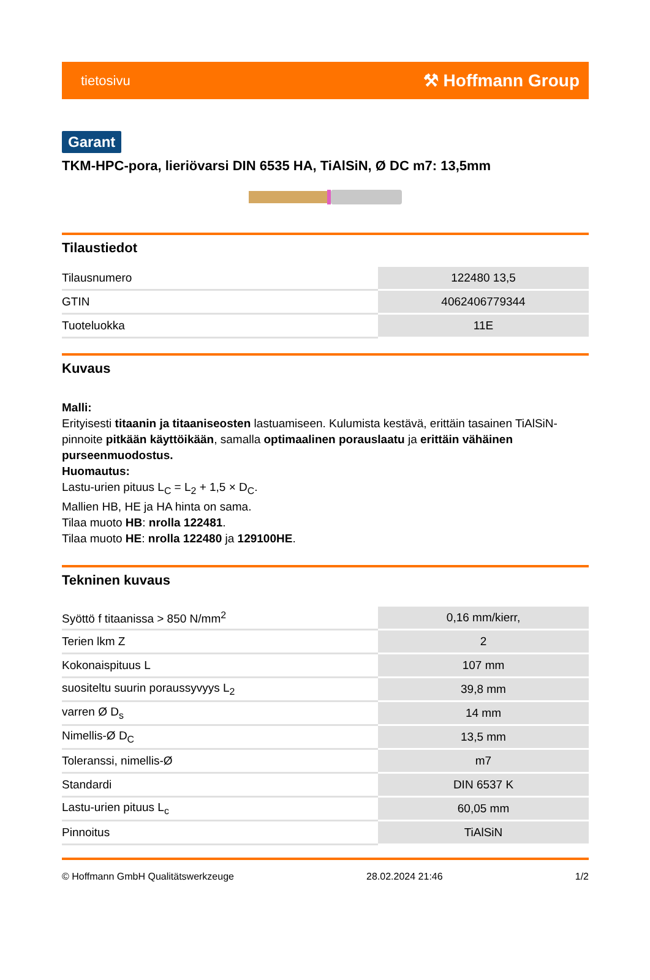tietosivu ⚒ Hoffmann Group
Garant
TKM-HPC-pora, lieriövarsi DIN 6535 HA, TiAlSiN, Ø DC m7: 13,5mm
Tilaustiedot
| Tilausnumero | 122480 13,5 |
| GTIN | 4062406779344 |
| Tuoteluokka | 11E |
Kuvaus
Malli:
Erityisesti titaanin ja titaaniseosten lastuamiseen. Kulumista kestävä, erittäin tasainen TiAlSiN-pinnoite pitkään käyttöikään, samalla optimaalinen porauslaatu ja erittäin vähäinen purseenmuodostus.
Huomautus:
Lastu-urien pituus L<sub>C</sub> = L<sub>2</sub> + 1,5 × D<sub>C</sub>.
Mallien HB, HE ja HA hinta on sama.
Tilaa muoto HB: nrolla 122481.
Tilaa muoto HE: nrolla 122480 ja 129100HE.
Tekninen kuvaus
| Syöttö f titaanissa > 850 N/mm<sup>2</sup> | 0,16 mm/kierr, |
| Terien lkm Z | 2 |
| Kokonaispituus L | 107 mm |
| suositeltu suurin poraussyvyys L<sub>2</sub> | 39,8 mm |
| varren Ø D<sub>s</sub> | 14 mm |
| Nimellis-Ø D<sub>C</sub> | 13,5 mm |
| Toleranssi, nimellis-Ø | m7 |
| Standardi | DIN 6537 K |
| Lastu-urien pituus L<sub>c</sub> | 60,05 mm |
| Pinnoitus | TiAlSiN |
© Hoffmann GmbH Qualitätswerkzeuge 28.02.2024 21:46 1/2